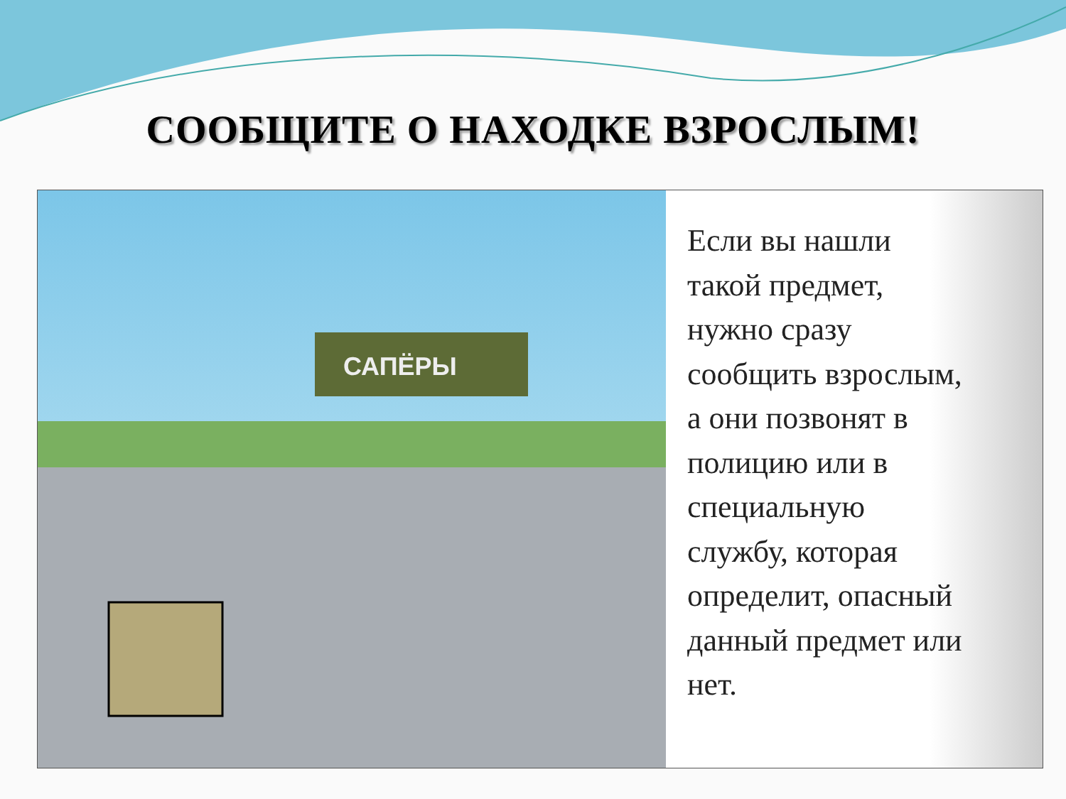СООБЩИТЕ О НАХОДКЕ ВЗРОСЛЫМ!
САПЁРЫ
Если вы нашли
такой предмет,
нужно сразу
сообщить взрослым,
а они позвонят в
полицию или в
специальную
службу, которая
определит, опасный
данный предмет или
нет.